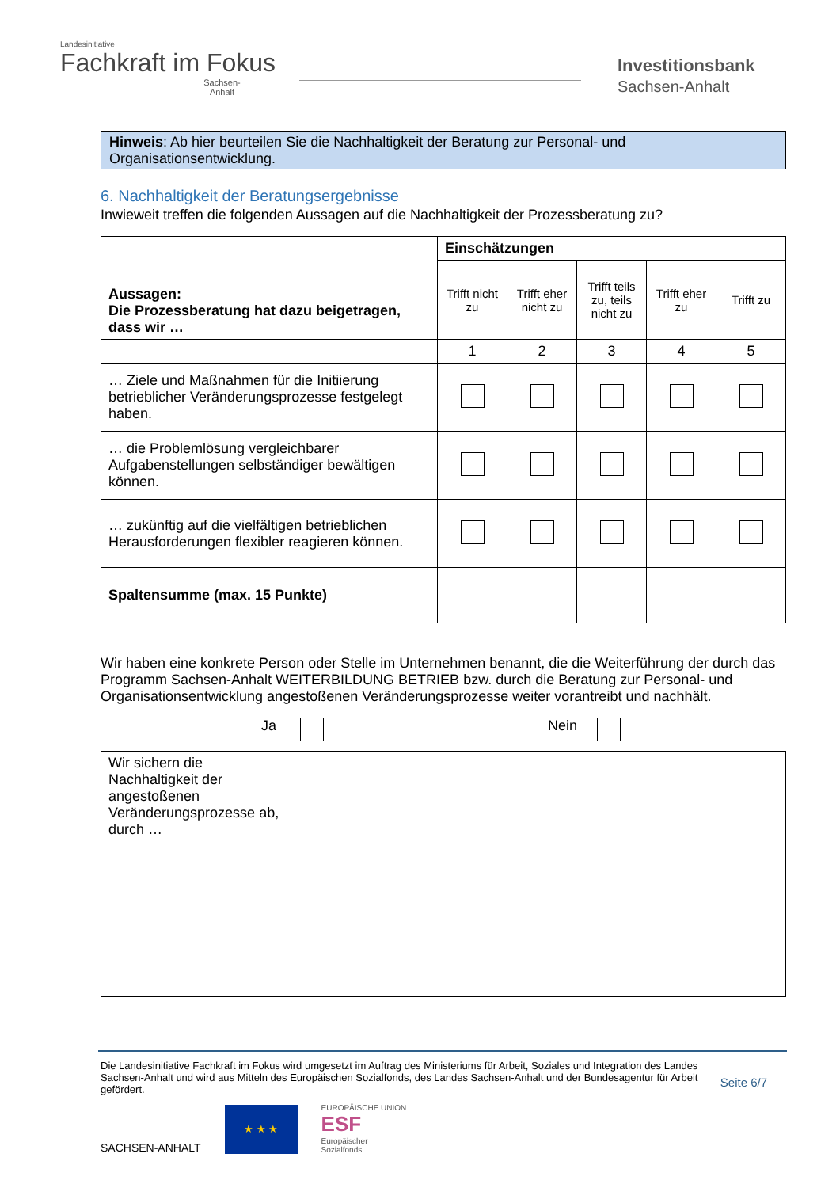Landesinitiative
Fachkraft im Fokus
Sachsen-Anhalt
Investitionsbank
Sachsen-Anhalt
Hinweis: Ab hier beurteilen Sie die Nachhaltigkeit der Beratung zur Personal- und Organisationsentwicklung.
6. Nachhaltigkeit der Beratungsergebnisse
Inwieweit treffen die folgenden Aussagen auf die Nachhaltigkeit der Prozessberatung zu?
| Aussagen: Die Prozessberatung hat dazu beigetragen, dass wir … | Einschätzungen | | | | |
| --- | --- | --- | --- | --- | --- |
| | Trifft nicht zu | Trifft eher nicht zu | Trifft teils zu, teils nicht zu | Trifft eher zu | Trifft zu |
| | 1 | 2 | 3 | 4 | 5 |
| … Ziele und Maßnahmen für die Initiierung betrieblicher Veränderungsprozesse festgelegt haben. | | | | | |
| … die Problemlösung vergleichbarer Aufgabenstellungen selbständiger bewältigen können. | | | | | |
| … zukünftig auf die vielfältigen betrieblichen Herausforderungen flexibler reagieren können. | | | | | |
| Spaltensumme (max. 15 Punkte) | | | | | |
Wir haben eine konkrete Person oder Stelle im Unternehmen benannt, die die Weiterführung der durch das Programm Sachsen-Anhalt WEITERBILDUNG BETRIEB bzw. durch die Beratung zur Personal- und Organisationsentwicklung angestoßenen Veränderungsprozesse weiter vorantreibt und nachhält.
Ja Nein
| Wir sichern die Nachhaltigkeit der angestoßenen Veränderungsprozesse ab, durch … | |
Die Landesinitiative Fachkraft im Fokus wird umgesetzt im Auftrag des Ministeriums für Arbeit, Soziales und Integration des Landes Sachsen-Anhalt und wird aus Mitteln des Europäischen Sozialfonds, des Landes Sachsen-Anhalt und der Bundesagentur für Arbeit gefördert.
Seite 6/7
SACHSEN-ANHALT ★ ★ ★ EUROPÄISCHE UNION
ESF
Europäischer
Sozialfonds